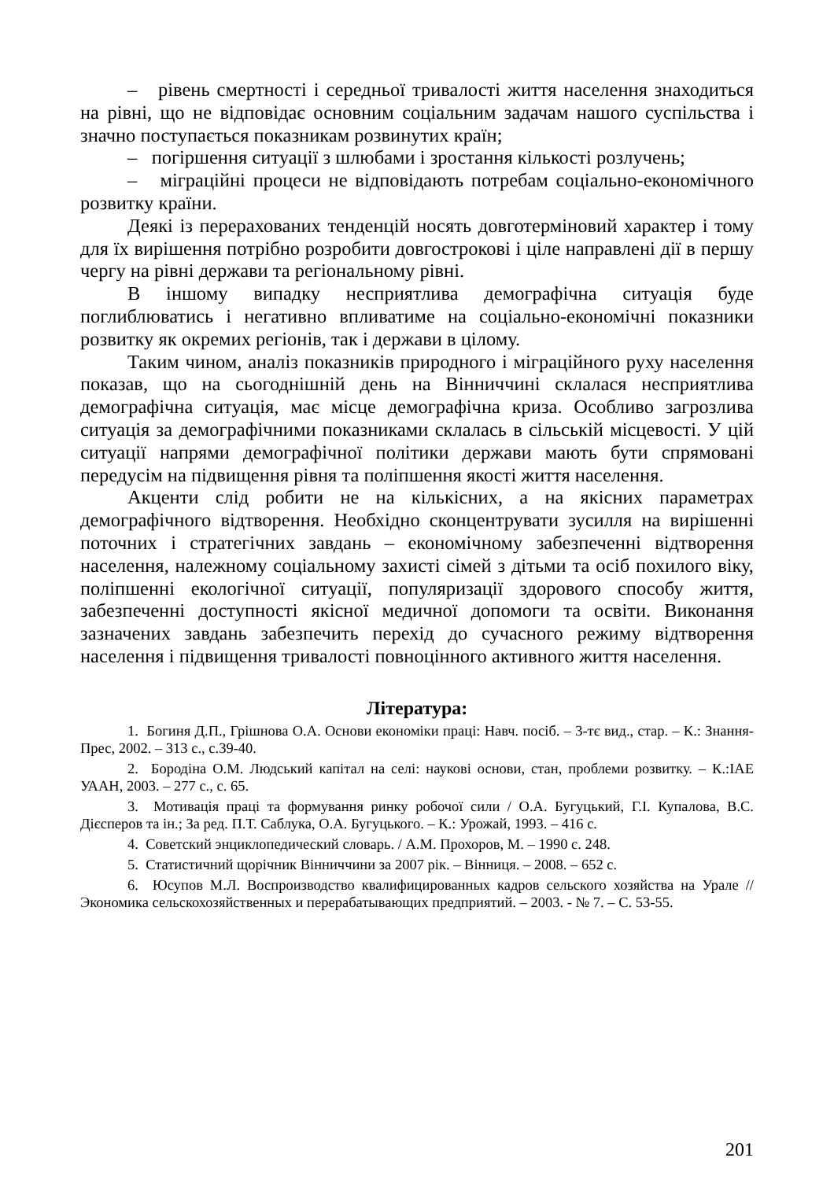– рівень смертності і середньої тривалості життя населення знаходиться на рівні, що не відповідає основним соціальним задачам нашого суспільства і значно поступається показникам розвинутих країн;
– погіршення ситуації з шлюбами і зростання кількості розлучень;
– міграційні процеси не відповідають потребам соціально-економічного розвитку країни.
Деякі із перерахованих тенденцій носять довготерміновий характер і тому для їх вирішення потрібно розробити довгострокові і ціле направлені дії в першу чергу на рівні держави та регіональному рівні.
В іншому випадку несприятлива демографічна ситуація буде поглиблюватись і негативно впливатиме на соціально-економічні показники розвитку як окремих регіонів, так і держави в цілому.
Таким чином, аналіз показників природного і міграційного руху населення показав, що на сьогоднішній день на Вінниччині склалася несприятлива демографічна ситуація, має місце демографічна криза. Особливо загрозлива ситуація за демографічними показниками склалась в сільській місцевості. У цій ситуації напрями демографічної політики держави мають бути спрямовані передусім на підвищення рівня та поліпшення якості життя населення.
Акценти слід робити не на кількісних, а на якісних параметрах демографічного відтворення. Необхідно сконцентрувати зусилля на вирішенні поточних і стратегічних завдань – економічному забезпеченні відтворення населення, належному соціальному захисті сімей з дітьми та осіб похилого віку, поліпшенні екологічної ситуації, популяризації здорового способу життя, забезпеченні доступності якісної медичної допомоги та освіти. Виконання зазначених завдань забезпечить перехід до сучасного режиму відтворення населення і підвищення тривалості повноцінного активного життя населення.
Література:
1. Богиня Д.П., Грішнова О.А. Основи економіки праці: Навч. посіб. – 3-тє вид., стар. – К.: Знання-Прес, 2002. – 313 с., с.39-40.
2. Бородіна О.М. Людський капітал на селі: наукові основи, стан, проблеми розвитку. – К.:ІАЕ УААН, 2003. – 277 с., с. 65.
3. Мотивація праці та формування ринку робочої сили / О.А. Бугуцький, Г.І. Купалова, В.С. Дієсперов та ін.; За ред. П.Т. Саблука, О.А. Бугуцького. – К.: Урожай, 1993. – 416 с.
4. Советский энциклопедический словарь. / А.М. Прохоров, М. – 1990 с. 248.
5. Статистичний щорічник Вінниччини за 2007 рік. – Вінниця. – 2008. – 652 с.
6. Юсупов М.Л. Воспроизводство квалифицированных кадров сельского хозяйства на Урале // Экономика сельскохозяйственных и перерабатывающих предприятий. – 2003. - № 7. – С. 53-55.
201